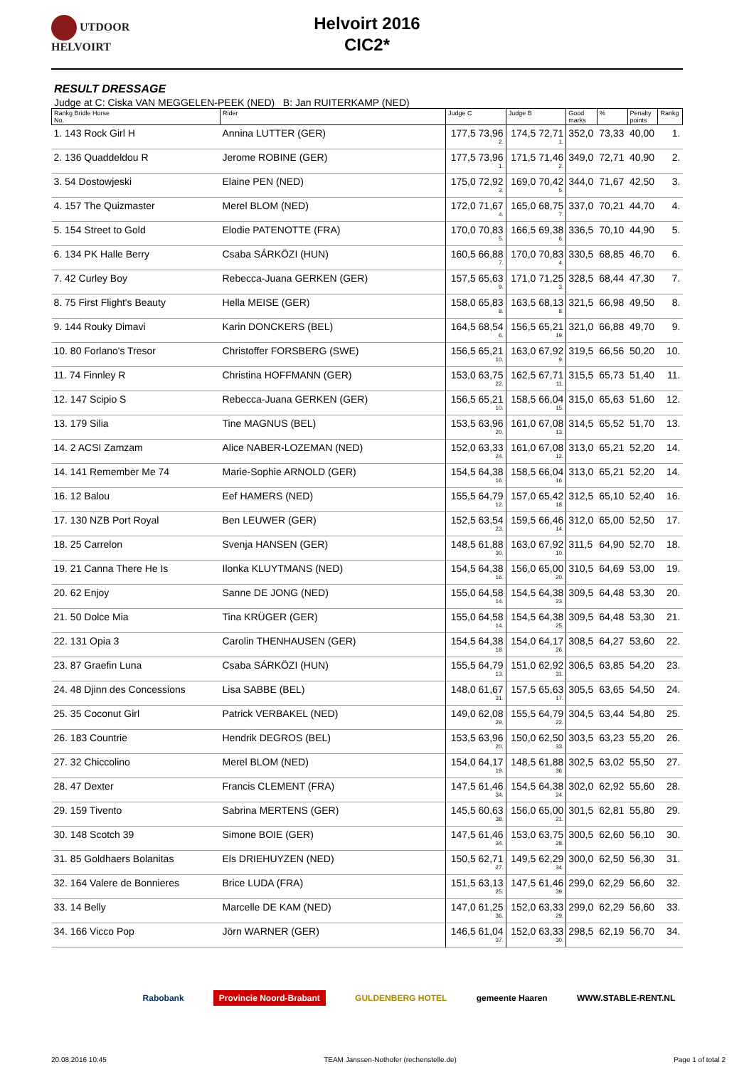UTDOOR HELVOIRT
Helvoirt 2016
CIC2*
RESULT DRESSAGE
Judge at C: Ciska VAN MEGGELEN-PEEK (NED) B: Jan RUITERKAMP (NED)
| Rankg Bridle Horse No. | Rider | Judge C | Judge B | Good marks | % | Penalty points | Rankg |
| --- | --- | --- | --- | --- | --- | --- | --- |
| 1. 143 Rock Girl H | Annina LUTTER (GER) | 177,5 73,96 2. | 174,5 72,71 1. | 352,0 | 73,33 | 40,00 | 1. |
| 2. 136 Quaddeldou R | Jerome ROBINE (GER) | 177,5 73,96 1. | 171,5 71,46 2. | 349,0 | 72,71 | 40,90 | 2. |
| 3. 54 Dostowjeski | Elaine PEN (NED) | 175,0 72,92 3. | 169,0 70,42 5. | 344,0 | 71,67 | 42,50 | 3. |
| 4. 157 The Quizmaster | Merel BLOM (NED) | 172,0 71,67 4. | 165,0 68,75 7. | 337,0 | 70,21 | 44,70 | 4. |
| 5. 154 Street to Gold | Elodie PATENOTTE (FRA) | 170,0 70,83 5. | 166,5 69,38 6. | 336,5 | 70,10 | 44,90 | 5. |
| 6. 134 PK Halle Berry | Csaba SÁRKÖZI (HUN) | 160,5 66,88 7. | 170,0 70,83 4. | 330,5 | 68,85 | 46,70 | 6. |
| 7. 42 Curley Boy | Rebecca-Juana GERKEN (GER) | 157,5 65,63 9. | 171,0 71,25 3. | 328,5 | 68,44 | 47,30 | 7. |
| 8. 75 First Flight's Beauty | Hella MEISE (GER) | 158,0 65,83 8. | 163,5 68,13 8. | 321,5 | 66,98 | 49,50 | 8. |
| 9. 144 Rouky Dimavi | Karin DONCKERS (BEL) | 164,5 68,54 6. | 156,5 65,21 19. | 321,0 | 66,88 | 49,70 | 9. |
| 10. 80 Forlano's Tresor | Christoffer FORSBERG (SWE) | 156,5 65,21 10. | 163,0 67,92 9. | 319,5 | 66,56 | 50,20 | 10. |
| 11. 74 Finnley R | Christina HOFFMANN (GER) | 153,0 63,75 22. | 162,5 67,71 11. | 315,5 | 65,73 | 51,40 | 11. |
| 12. 147 Scipio S | Rebecca-Juana GERKEN (GER) | 156,5 65,21 10. | 158,5 66,04 15. | 315,0 | 65,63 | 51,60 | 12. |
| 13. 179 Silia | Tine MAGNUS (BEL) | 153,5 63,96 20. | 161,0 67,08 13. | 314,5 | 65,52 | 51,70 | 13. |
| 14. 2 ACSI Zamzam | Alice NABER-LOZEMAN (NED) | 152,0 63,33 24. | 161,0 67,08 12. | 313,0 | 65,21 | 52,20 | 14. |
| 14. 141 Remember Me 74 | Marie-Sophie ARNOLD (GER) | 154,5 64,38 16. | 158,5 66,04 16. | 313,0 | 65,21 | 52,20 | 14. |
| 16. 12 Balou | Eef HAMERS (NED) | 155,5 64,79 12. | 157,0 65,42 18. | 312,5 | 65,10 | 52,40 | 16. |
| 17. 130 NZB Port Royal | Ben LEUWER (GER) | 152,5 63,54 23. | 159,5 66,46 14. | 312,0 | 65,00 | 52,50 | 17. |
| 18. 25 Carrelon | Svenja HANSEN (GER) | 148,5 61,88 30. | 163,0 67,92 10. | 311,5 | 64,90 | 52,70 | 18. |
| 19. 21 Canna There He Is | Ilonka KLUYTMANS (NED) | 154,5 64,38 16. | 156,0 65,00 20. | 310,5 | 64,69 | 53,00 | 19. |
| 20. 62 Enjoy | Sanne DE JONG (NED) | 155,0 64,58 14. | 154,5 64,38 23. | 309,5 | 64,48 | 53,30 | 20. |
| 21. 50 Dolce Mia | Tina KRÜGER (GER) | 155,0 64,58 14. | 154,5 64,38 25. | 309,5 | 64,48 | 53,30 | 21. |
| 22. 131 Opia 3 | Carolin THENHAUSEN (GER) | 154,5 64,38 18. | 154,0 64,17 26. | 308,5 | 64,27 | 53,60 | 22. |
| 23. 87 Graefin Luna | Csaba SÁRKÖZI (HUN) | 155,5 64,79 13. | 151,0 62,92 31. | 306,5 | 63,85 | 54,20 | 23. |
| 24. 48 Djinn des Concessions | Lisa SABBE (BEL) | 148,0 61,67 31. | 157,5 65,63 17. | 305,5 | 63,65 | 54,50 | 24. |
| 25. 35 Coconut Girl | Patrick VERBAKEL (NED) | 149,0 62,08 29. | 155,5 64,79 22. | 304,5 | 63,44 | 54,80 | 25. |
| 26. 183 Countrie | Hendrik DEGROS (BEL) | 153,5 63,96 20. | 150,0 62,50 33. | 303,5 | 63,23 | 55,20 | 26. |
| 27. 32 Chiccolino | Merel BLOM (NED) | 154,0 64,17 19. | 148,5 61,88 36. | 302,5 | 63,02 | 55,50 | 27. |
| 28. 47 Dexter | Francis CLEMENT (FRA) | 147,5 61,46 34. | 154,5 64,38 24. | 302,0 | 62,92 | 55,60 | 28. |
| 29. 159 Tivento | Sabrina MERTENS (GER) | 145,5 60,63 38. | 156,0 65,00 21. | 301,5 | 62,81 | 55,80 | 29. |
| 30. 148 Scotch 39 | Simone BOIE (GER) | 147,5 61,46 34. | 153,0 63,75 28. | 300,5 | 62,60 | 56,10 | 30. |
| 31. 85 Goldhaers Bolanitas | Els DRIEHUYZEN (NED) | 150,5 62,71 27. | 149,5 62,29 34. | 300,0 | 62,50 | 56,30 | 31. |
| 32. 164 Valere de Bonnieres | Brice LUDA (FRA) | 151,5 63,13 25. | 147,5 61,46 39. | 299,0 | 62,29 | 56,60 | 32. |
| 33. 14 Belly | Marcelle DE KAM (NED) | 147,0 61,25 36. | 152,0 63,33 29. | 299,0 | 62,29 | 56,60 | 33. |
| 34. 166 Vicco Pop | Jörn WARNER (GER) | 146,5 61,04 37. | 152,0 63,33 30. | 298,5 | 62,19 | 56,70 | 34. |
Rabobank Provincie Noord-Brabant GULDENBERG HOTEL gemeente Haaren WWW.STABLE-RENT.NL
20.08.2016 10:45 TEAM Janssen-Nothofer (rechenstelle.de) Page 1 of total 2